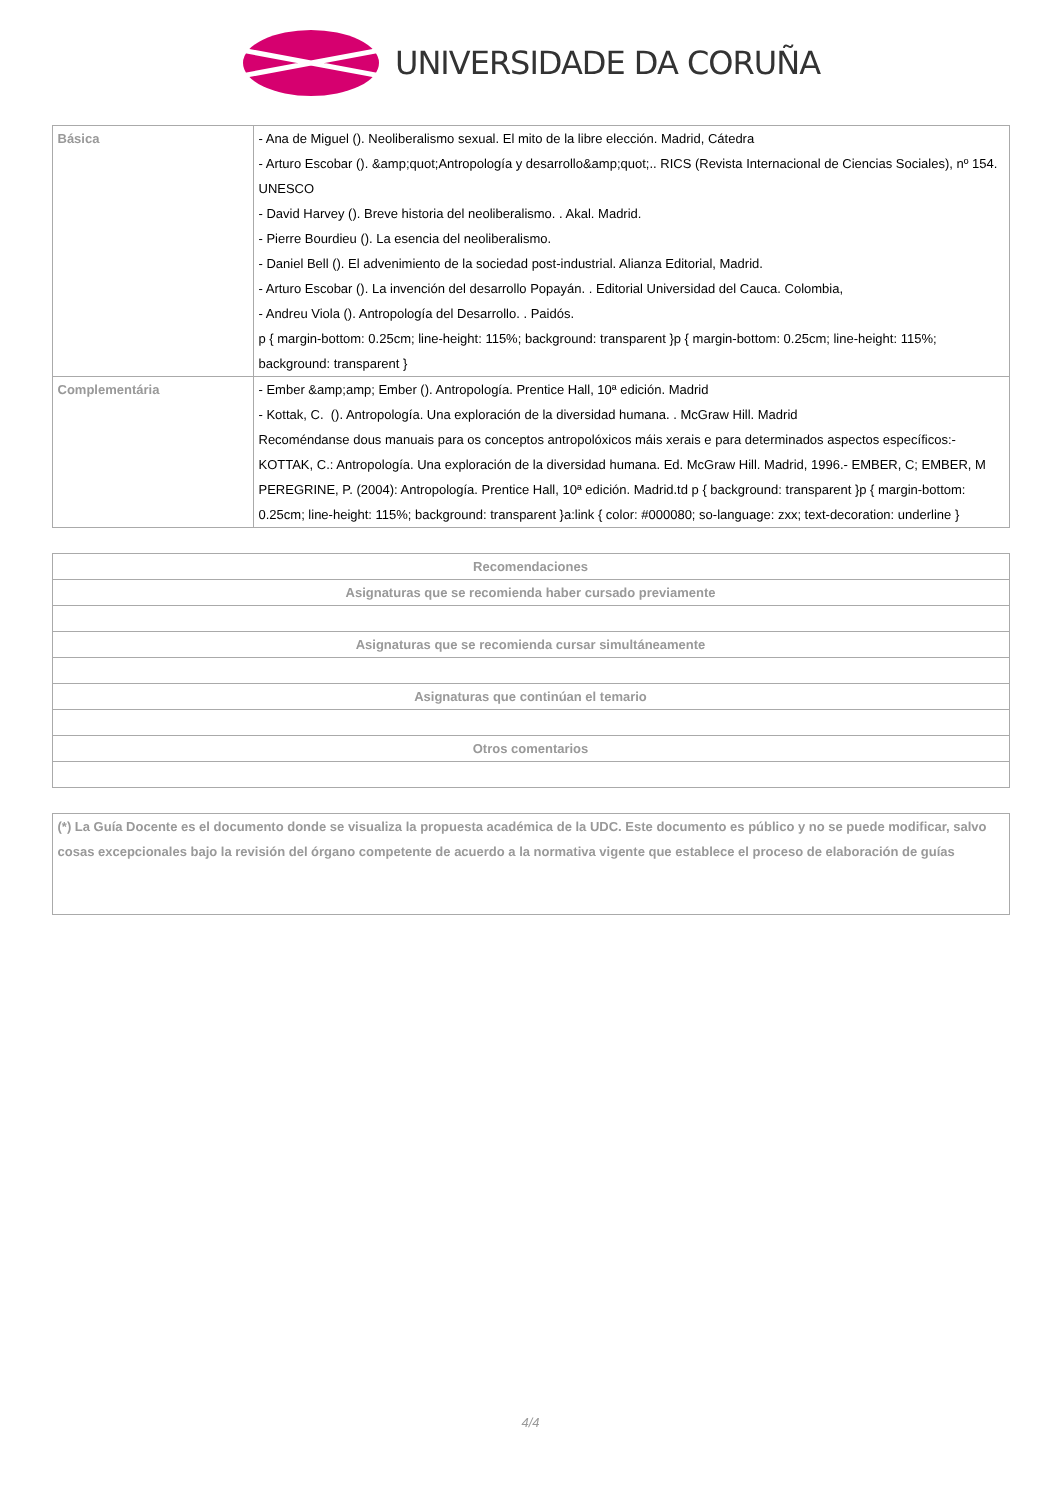UNIVERSIDADE DA CORUÑA
| Básica | - Ana de Miguel (). Neoliberalismo sexual. El mito de la libre elección. Madrid, Cátedra - Arturo Escobar (). &amp;quot;Antropología y desarrollo&amp;quot;.. RICS (Revista Internacional de Ciencias Sociales), nº 154. UNESCO - David Harvey (). Breve historia del neoliberalismo. . Akal. Madrid. - Pierre Bourdieu (). La esencia del neoliberalismo. - Daniel Bell (). El advenimiento de la sociedad post-industrial. Alianza Editorial, Madrid. - Arturo Escobar (). La invención del desarrollo Popayán. . Editorial Universidad del Cauca. Colombia, - Andreu Viola (). Antropología del Desarrollo. . Paidós. p { margin-bottom: 0.25cm; line-height: 115%; background: transparent }p { margin-bottom: 0.25cm; line-height: 115%; background: transparent } |
| Complementária | - Ember &amp;amp; Ember (). Antropología. Prentice Hall, 10ª edición. Madrid - Kottak, C. (). Antropología. Una exploración de la diversidad humana. . McGraw Hill. Madrid Recoméndanse dous manuais para os conceptos antropolóxicos máis xerais e para determinados aspectos específicos:- KOTTAK, C.: Antropología. Una exploración de la diversidad humana. Ed. McGraw Hill. Madrid, 1996.- EMBER, C; EMBER, M PEREGRINE, P. (2004): Antropología. Prentice Hall, 10ª edición. Madrid.td p { background: transparent }p { margin-bottom: 0.25cm; line-height: 115%; background: transparent }a:link { color: #000080; so-language: zxx; text-decoration: underline } |
| Recomendaciones |
| --- |
| Asignaturas que se recomienda haber cursado previamente |
| Asignaturas que se recomienda cursar simultáneamente |
| Asignaturas que continúan el temario |
| Otros comentarios |
| (*) La Guía Docente es el documento donde se visualiza la propuesta académica de la UDC. Este documento es público y no se puede modificar, salvo cosas excepcionales bajo la revisión del órgano competente de acuerdo a la normativa vigente que establece el proceso de elaboración de guías |
4/4